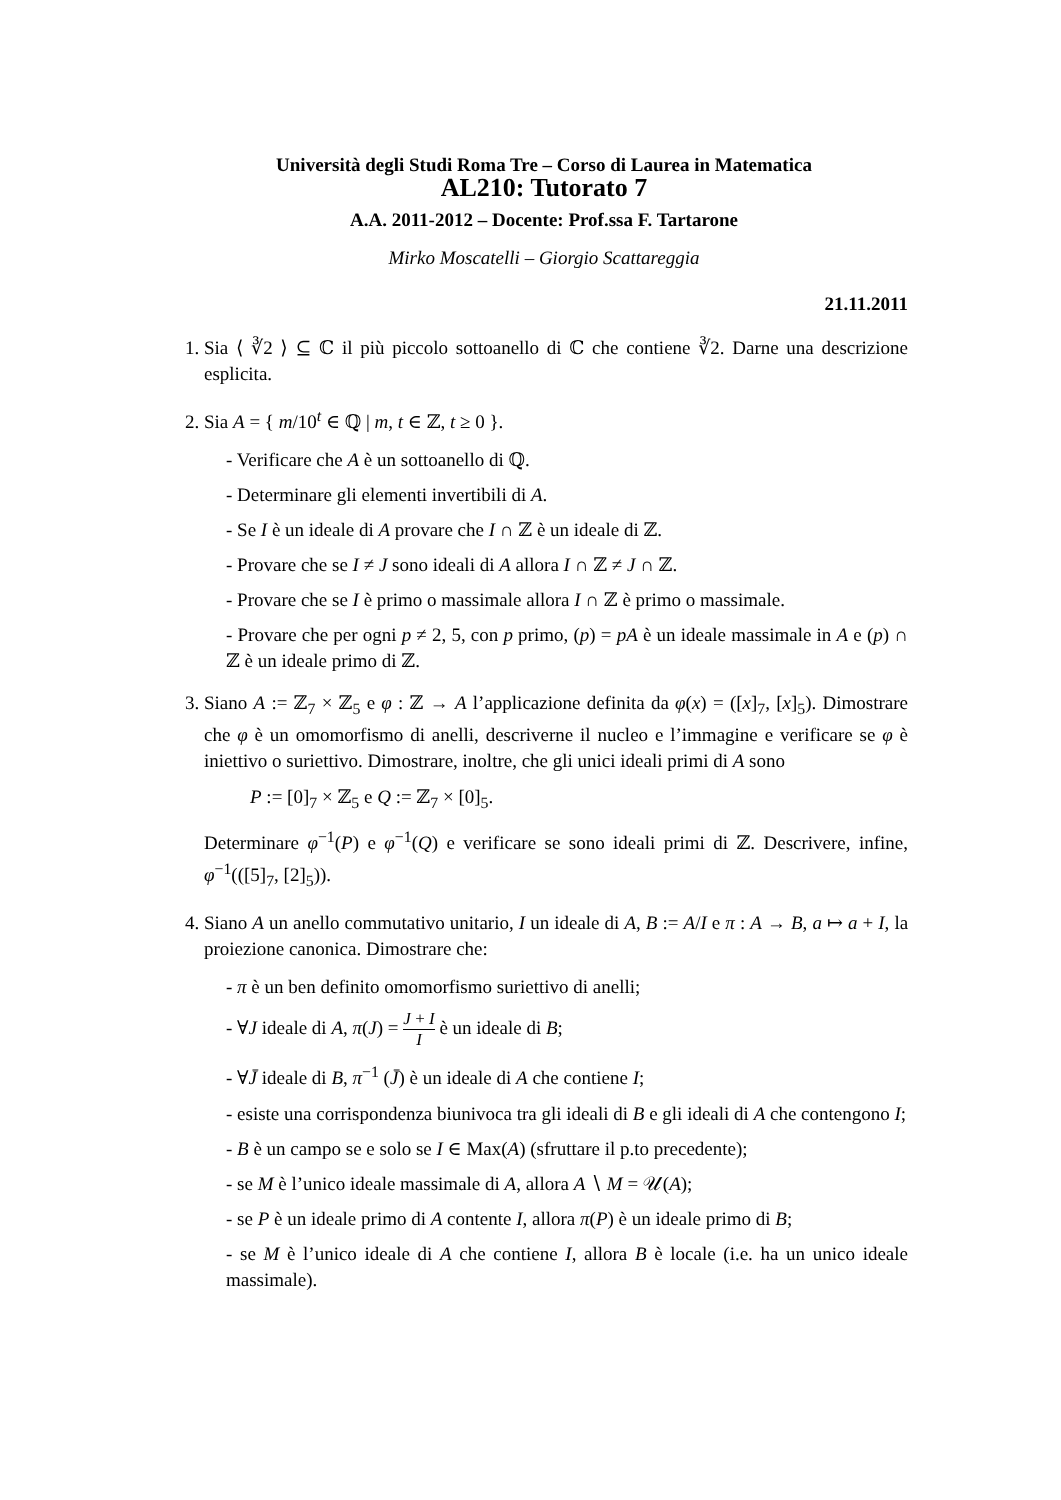Università degli Studi Roma Tre – Corso di Laurea in Matematica
AL210: Tutorato 7
A.A. 2011-2012 – Docente: Prof.ssa F. Tartarone
Mirko Moscatelli – Giorgio Scattareggia
21.11.2011
1. Sia ⟨ ∛2 ⟩ ⊆ ℂ il più piccolo sottoanello di ℂ che contiene ∛2. Darne una descrizione esplicita.
2. Sia A = { m/10<sup>t</sup> ∈ ℚ | m, t ∈ ℤ, t ≥ 0 }.
- Verificare che A è un sottoanello di ℚ.
- Determinare gli elementi invertibili di A.
- Se I è un ideale di A provare che I ∩ ℤ è un ideale di ℤ.
- Provare che se I ≠ J sono ideali di A allora I ∩ ℤ ≠ J ∩ ℤ.
- Provare che se I è primo o massimale allora I ∩ ℤ è primo o massimale.
- Provare che per ogni p ≠ 2, 5, con p primo, (p) = pA è un ideale massimale in A e (p) ∩ ℤ è un ideale primo di ℤ.
3. Siano A := ℤ<sub>7</sub> × ℤ<sub>5</sub> e φ : ℤ → A l’applicazione definita da φ(x) = ([x]<sub>7</sub>, [x]<sub>5</sub>). Dimostrare che φ è un omomorfismo di anelli, descriverne il nucleo e l’immagine e verificare se φ è iniettivo o suriettivo. Dimostrare, inoltre, che gli unici ideali primi di A sono
P := [0]<sub>7</sub> × ℤ<sub>5</sub> e Q := ℤ<sub>7</sub> × [0]<sub>5</sub>.
Determinare φ<sup>−1</sup>(P) e φ<sup>−1</sup>(Q) e verificare se sono ideali primi di ℤ. Descrivere, infine, φ<sup>−1</sup>(([5]<sub>7</sub>, [2]<sub>5</sub>)).
4. Siano A un anello commutativo unitario, I un ideale di A, B := A/I e π : A → B, a ↦ a + I, la proiezione canonica. Dimostrare che:
- π è un ben definito omomorfismo suriettivo di anelli;
- ∀J ideale di A, π(J) = J + I I è un ideale di B;
- ∀J̄ ideale di B, π<sup>−1</sup> (J̄) è un ideale di A che contiene I;
- esiste una corrispondenza biunivoca tra gli ideali di B e gli ideali di A che contengono I;
- B è un campo se e solo se I ∈ Max(A) (sfruttare il p.to precedente);
- se M è l’unico ideale massimale di A, allora A ∖ M = 𝒰(A);
- se P è un ideale primo di A contente I, allora π(P) è un ideale primo di B;
- se M è l’unico ideale di A che contiene I, allora B è locale (i.e. ha un unico ideale massimale).